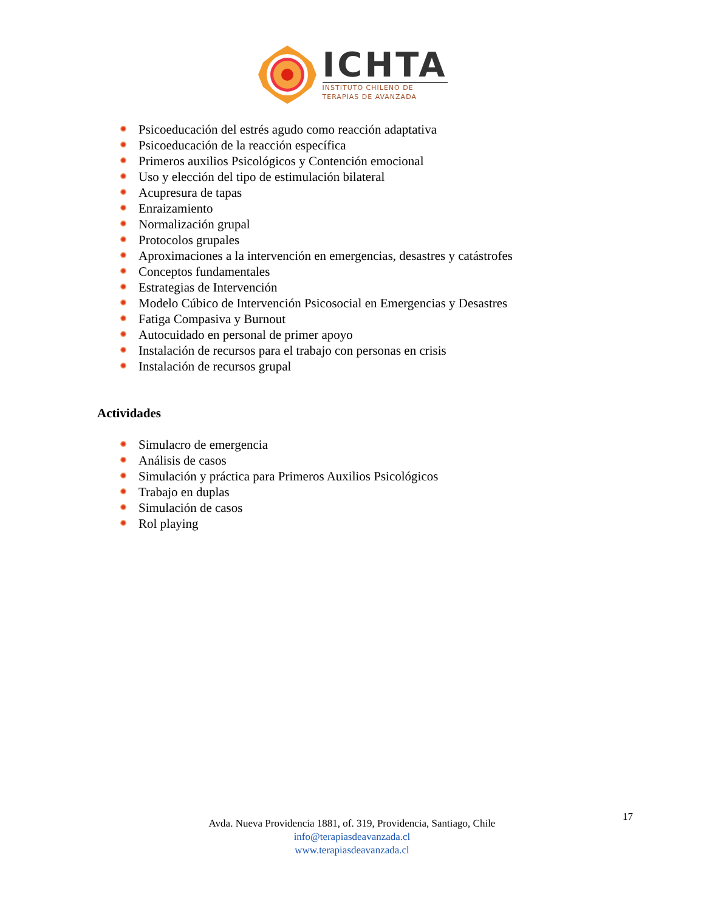ICHTA
INSTITUTO CHILENO DE
TERAPIAS DE AVANZADA
Psicoeducación del estrés agudo como reacción adaptativa
Psicoeducación de la reacción específica
Primeros auxilios Psicológicos y Contención emocional
Uso y elección del tipo de estimulación bilateral
Acupresura de tapas
Enraizamiento
Normalización grupal
Protocolos grupales
Aproximaciones a la intervención en emergencias, desastres y catástrofes
Conceptos fundamentales
Estrategias de Intervención
Modelo Cúbico de Intervención Psicosocial en Emergencias y Desastres
Fatiga Compasiva y Burnout
Autocuidado en personal de primer apoyo
Instalación de recursos para el trabajo con personas en crisis
Instalación de recursos grupal
Actividades
Simulacro de emergencia
Análisis de casos
Simulación y práctica para Primeros Auxilios Psicológicos
Trabajo en duplas
Simulación de casos
Rol playing
17
Avda. Nueva Providencia 1881, of. 319, Providencia, Santiago, Chile
info@terapiasdeavanzada.cl
www.terapiasdeavanzada.cl